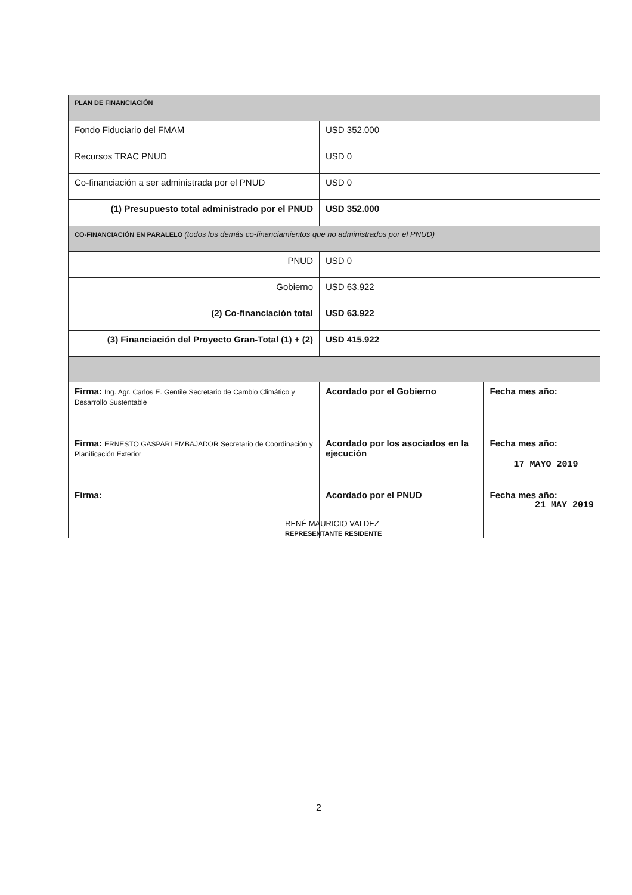| PLAN DE FINANCIACIÓN | | |
| Fondo Fiduciario del FMAM | USD 352.000 | |
| Recursos TRAC PNUD | USD 0 | |
| Co-financiación a ser administrada por el PNUD | USD 0 | |
| (1) Presupuesto total administrado por el PNUD | USD 352.000 | |
| CO-FINANCIACIÓN EN PARALELO (todos los demás co-financiamientos que no administrados por el PNUD) | | |
| PNUD | USD 0 | |
| Gobierno | USD 63.922 | |
| (2) Co-financiación total | USD 63.922 | |
| (3) Financiación del Proyecto Gran-Total (1) + (2) | USD 415.922 | |
| Firma: Ing. Agr. Carlos E. Gentile Secretario de Cambio Climático y Desarrollo Sustentable | Acordado por el Gobierno | Fecha mes año: |
| Firma: ERNESTO GASPARI EMBAJADOR Secretario de Coordinación y Planificación Exterior | Acordado por los asociados en la ejecución | Fecha mes año: 17 MAYO 2019 |
| Firma: | Acordado por el PNUD | Fecha mes año: 21 MAY 2019 |
RENÉ MAURICIO VALDEZ
REPRESENTANTE RESIDENTE
2